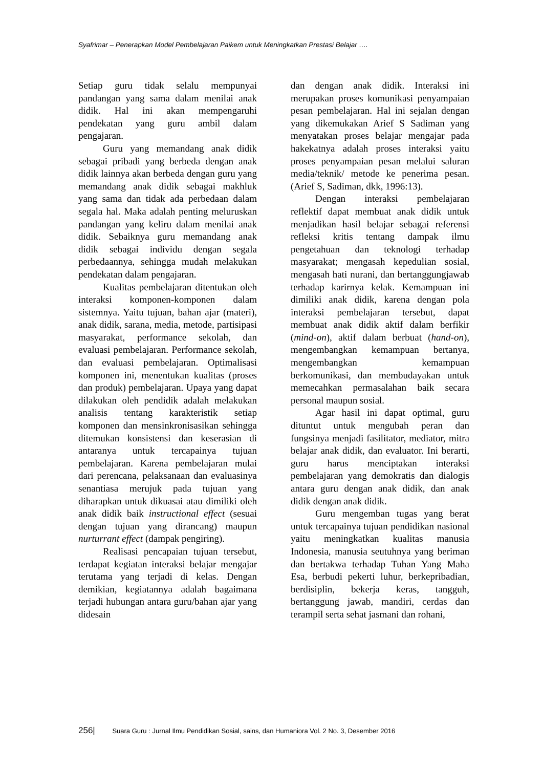Syafrimar – Penerapkan Model Pembelajaran Paikem untuk Meningkatkan Prestasi Belajar ….
Setiap guru tidak selalu mempunyai pandangan yang sama dalam menilai anak didik. Hal ini akan mempengaruhi pendekatan yang guru ambil dalam pengajaran.
Guru yang memandang anak didik sebagai pribadi yang berbeda dengan anak didik lainnya akan berbeda dengan guru yang memandang anak didik sebagai makhluk yang sama dan tidak ada perbedaan dalam segala hal. Maka adalah penting meluruskan pandangan yang keliru dalam menilai anak didik. Sebaiknya guru memandang anak didik sebagai individu dengan segala perbedaannya, sehingga mudah melakukan pendekatan dalam pengajaran.
Kualitas pembelajaran ditentukan oleh interaksi komponen-komponen dalam sistemnya. Yaitu tujuan, bahan ajar (materi), anak didik, sarana, media, metode, partisipasi masyarakat, performance sekolah, dan evaluasi pembelajaran. Performance sekolah, dan evaluasi pembelajaran. Optimalisasi komponen ini, menentukan kualitas (proses dan produk) pembelajaran. Upaya yang dapat dilakukan oleh pendidik adalah melakukan analisis tentang karakteristik setiap komponen dan mensinkronisasikan sehingga ditemukan konsistensi dan keserasian di antaranya untuk tercapainya tujuan pembelajaran. Karena pembelajaran mulai dari perencana, pelaksanaan dan evaluasinya senantiasa merujuk pada tujuan yang diharapkan untuk dikuasai atau dimiliki oleh anak didik baik instructional effect (sesuai dengan tujuan yang dirancang) maupun nurturrant effect (dampak pengiring).
Realisasi pencapaian tujuan tersebut, terdapat kegiatan interaksi belajar mengajar terutama yang terjadi di kelas. Dengan demikian, kegiatannya adalah bagaimana terjadi hubungan antara guru/bahan ajar yang didesain
dan dengan anak didik. Interaksi ini merupakan proses komunikasi penyampaian pesan pembelajaran. Hal ini sejalan dengan yang dikemukakan Arief S Sadiman yang menyatakan proses belajar mengajar pada hakekatnya adalah proses interaksi yaitu proses penyampaian pesan melalui saluran media/teknik/ metode ke penerima pesan. (Arief S, Sadiman, dkk, 1996:13).
Dengan interaksi pembelajaran reflektif dapat membuat anak didik untuk menjadikan hasil belajar sebagai referensi refleksi kritis tentang dampak ilmu pengetahuan dan teknologi terhadap masyarakat; mengasah kepedulian sosial, mengasah hati nurani, dan bertanggungjawab terhadap karirnya kelak. Kemampuan ini dimiliki anak didik, karena dengan pola interaksi pembelajaran tersebut, dapat membuat anak didik aktif dalam berfikir (mind-on), aktif dalam berbuat (hand-on), mengembangkan kemampuan bertanya, mengembangkan kemampuan berkomunikasi, dan membudayakan untuk memecahkan permasalahan baik secara personal maupun sosial.
Agar hasil ini dapat optimal, guru dituntut untuk mengubah peran dan fungsinya menjadi fasilitator, mediator, mitra belajar anak didik, dan evaluator. Ini berarti, guru harus menciptakan interaksi pembelajaran yang demokratis dan dialogis antara guru dengan anak didik, dan anak didik dengan anak didik.
Guru mengemban tugas yang berat untuk tercapainya tujuan pendidikan nasional yaitu meningkatkan kualitas manusia Indonesia, manusia seutuhnya yang beriman dan bertakwa terhadap Tuhan Yang Maha Esa, berbudi pekerti luhur, berkepribadian, berdisiplin, bekerja keras, tangguh, bertanggung jawab, mandiri, cerdas dan terampil serta sehat jasmani dan rohani,
256| Suara Guru : Jurnal Ilmu Pendidikan Sosial, sains, dan Humaniora Vol. 2 No. 3, Desember 2016